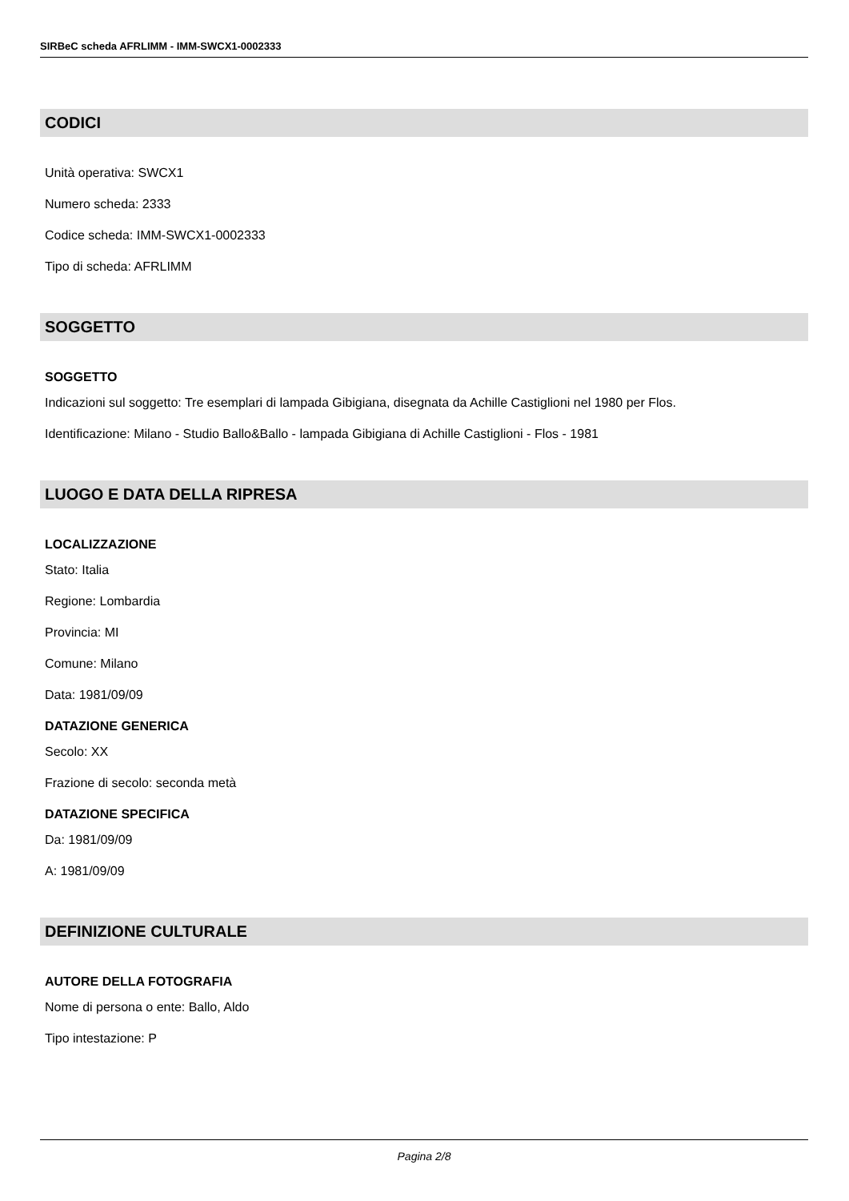SIRBeC scheda AFRLIMM - IMM-SWCX1-0002333
CODICI
Unità operativa: SWCX1
Numero scheda: 2333
Codice scheda: IMM-SWCX1-0002333
Tipo di scheda: AFRLIMM
SOGGETTO
SOGGETTO
Indicazioni sul soggetto: Tre esemplari di lampada Gibigiana, disegnata da Achille Castiglioni nel 1980 per Flos.
Identificazione: Milano - Studio Ballo&Ballo - lampada Gibigiana di Achille Castiglioni - Flos - 1981
LUOGO E DATA DELLA RIPRESA
LOCALIZZAZIONE
Stato: Italia
Regione: Lombardia
Provincia: MI
Comune: Milano
Data: 1981/09/09
DATAZIONE GENERICA
Secolo: XX
Frazione di secolo: seconda metà
DATAZIONE SPECIFICA
Da: 1981/09/09
A: 1981/09/09
DEFINIZIONE CULTURALE
AUTORE DELLA FOTOGRAFIA
Nome di persona o ente: Ballo, Aldo
Tipo intestazione: P
Pagina 2/8